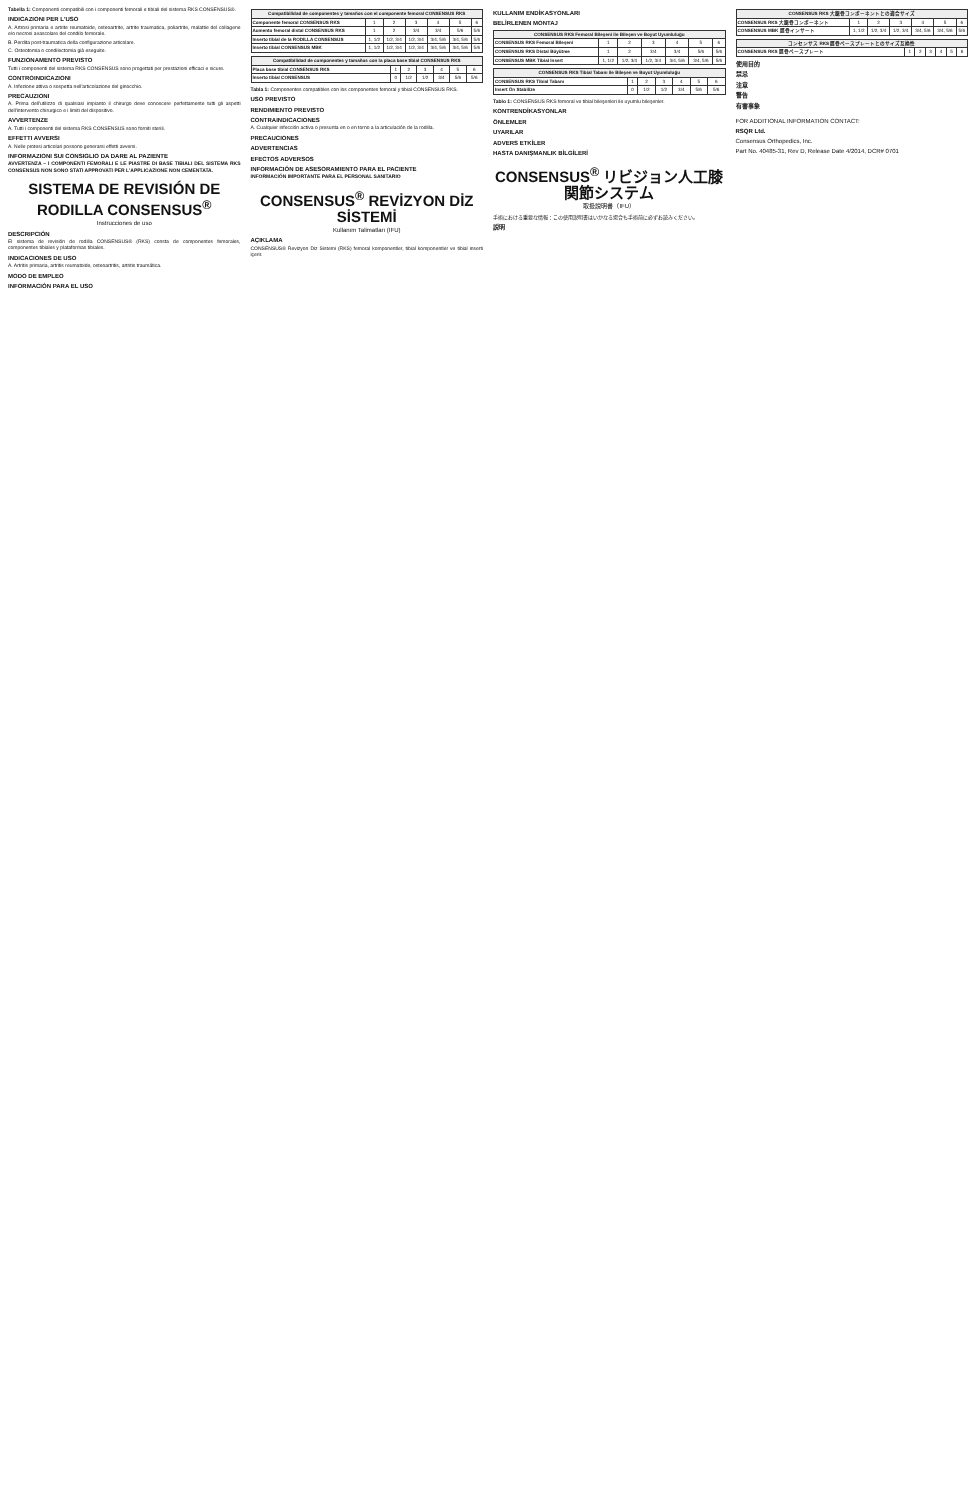Tabella 1: Componenti compatibili con i componenti femorali e tibiali del sistema RKS CONSENSUS®.
INDICAZIONI PER L'USO
A. Artrosi primaria e artrite reumatoide, osteoartrite, artrite traumatica, poliartrite, malattie del collagene e/o necrosi avascolare del condilo femorale.
B. Perdita post-traumatica della configurazione articolare.
C. Osteotomia o condilectomia già eseguite.
FUNZIONAMENTO PREVISTO
Tutti i componenti del sistema RKS CONSENSUS sono progettati per prestazioni efficaci e sicure.
CONTROINDICAZIONI
A. Infezione attiva o sospetta nell'articolazione del ginocchio.
PRECAUZIONI
A. Prima dell'utilizzo di qualsiasi impianto il chirurgo deve conoscere perfettamente tutti gli aspetti dell'intervento chirurgico e i limiti del dispositivo.
AVVERTENZE
A. Tutti i componenti del sistema RKS CONSENSUS sono forniti sterili.
EFFETTI AVVERSI
A. Nelle protesi articolari possono generarsi effetti avversi.
INFORMAZIONI SUI CONSIGLIO DA DARE AL PAZIENTE
AVVERTENZA – I COMPONENTI FEMORALI E LE PIASTRE DI BASE TIBIALI DEL SISTEMA RKS CONSENSUS NON SONO STATI APPROVATI PER L'APPLICAZIONE NON CEMENTATA.
SISTEMA DE REVISIÓN DE RODILLA CONSENSUS<sup>®</sup>
Instrucciones de uso
DESCRIPCIÓN
El sistema de revisión de rodilla CONSENSUS® (RKS) consta de componentes femorales, componentes tibiales y plataformas tibiales.
INDICACIONES DE USO
A. Artritis primaria, artritis reumatoide, osteoartritis, artritis traumática.
MODO DE EMPLEO
INFORMACIÓN PARA EL USO
| Compatibilidad de componentes y tamaños con el componente femoral CONSENSUS RKS | | | | | | |
| --- | --- | --- | --- | --- | --- | --- |
| Componente femoral CONSENSUS RKS | 1 | 2 | 3 | 4 | 5 | 6 |
| Aumento femoral distal CONSENSUS RKS | 1 | 2 | 3/4 | 3/4 | 5/6 | 5/6 |
| Inserto tibial de la RODILLA CONSENSUS | 1, 1/2 | 1/2, 3/4 | 1/2, 3/4 | 3/4, 5/6 | 3/4, 5/6 | 5/6 |
| Inserto tibial CONSENSUS MBK | 1, 1/2 | 1/2, 3/4 | 1/2, 3/4 | 3/4, 5/6 | 3/4, 5/6 | 5/6 |
| Compatibilidad de componentes y tamaños con la placa base tibial CONSENSUS RKS | | | | | | |
| --- | --- | --- | --- | --- | --- | --- |
| Placa base tibial CONSENSUS RKS | 1 | 2 | 3 | 4 | 5 | 6 |
| Inserto tibial CONSENSUS | 0 | 1/2 | 1/2 | 3/4 | 5/6 | 5/6 |
Tabla 1: Componentes compatibles con los componentes femoral y tibial CONSENSUS RKS.
USO PREVISTO
RENDIMIENTO PREVISTO
CONTRAINDICACIONES
A. Cualquier infección activa o presunta en o en torno a la articulación de la rodilla.
PRECAUCIONES
ADVERTENCIAS
EFECTOS ADVERSOS
INFORMACIÓN DE ASESORAMIENTO PARA EL PACIENTE
INFORMACIÓN IMPORTANTE PARA EL PERSONAL SANITARIO
CONSENSUS<sup>®</sup> REVİZYON DİZ SİSTEMİ
Kullanım Talimatları (IFU)
AÇIKLAMA
CONSENSUS® Revizyon Diz Sistemi (RKS) femoral komponentler, tibial komponentler ve tibial inserti içerir.
KULLANIM ENDİKASYONLARI
BELİRLENEN MONTAJ
| CONSENSUS RKS Femoral Bileşeni ile Bileşen ve Boyut Uyumluluğu | | | | | | |
| --- | --- | --- | --- | --- | --- | --- |
| CONSENSUS RKS Femoral Bileşeni | 1 | 2 | 3 | 4 | 5 | 6 |
| CONSENSUS RKS Distal Büyütme | 1 | 2 | 3/4 | 3/4 | 5/6 | 5/6 |
| CONSENSUS MBK Tibial Insert | 1, 1/2 | 1/2, 3/4 | 1/2, 3/4 | 3/4, 5/6 | 3/4, 5/6 | 5/6 |
| CONSENSUS RKS Tibial Tabanı ile Bileşen ve Boyut Uyumluluğu | | | | | | |
| --- | --- | --- | --- | --- | --- | --- |
| CONSENSUS RKS Tibial Tabanı | 1 | 2 | 3 | 4 | 5 | 6 |
| Insert Ön Stabilize | 0 | 1/2 | 1/2 | 3/4 | 5/6 | 5/6 |
Tablo 1: CONSENSUS RKS femoral ve tibial bileşenleri ile uyumlu bileşenler.
KONTRENDİKASYONLAR
ÖNLEMLER
UYARILAR
ADVERS ETKİLER
HASTA DANIŞMANLIK BİLGİLERİ
CONSENSUS<sup>®</sup> リビジョン人工膝関節システム
取扱説明書（IFU）
手術における重要な情報：この使用説明書はいかなる場合も手術前に必ずお読みください。
説明
| CONSENSUS RKS 大腿骨コンポーネントとの適合サイズ | | | | | | |
| --- | --- | --- | --- | --- | --- | --- |
| CONSENSUS RKS 大腿骨コンポーネント | 1 | 2 | 3 | 4 | 5 | 6 |
| CONSENSUS MBK 脛骨インサート | 1, 1/2 | 1/2, 3/4 | 1/2, 3/4 | 3/4, 5/6 | 3/4, 5/6 | 5/6 |
| コンセンサス RKS 脛骨ベースプレートとのサイズ互換性 | | | | | | |
| --- | --- | --- | --- | --- | --- | --- |
| CONSENSUS RKS 脛骨ベースプレート | 1 | 2 | 3 | 4 | 5 | 6 |
使用目的
禁忌
注意
警告
有害事象
FOR ADDITIONAL INFORMATION CONTACT:
RSQR Ltd.
Consensus Orthopedics, Inc.
Part No. 40485-31, Rev D, Release Date 4/2014, DCR# 0701